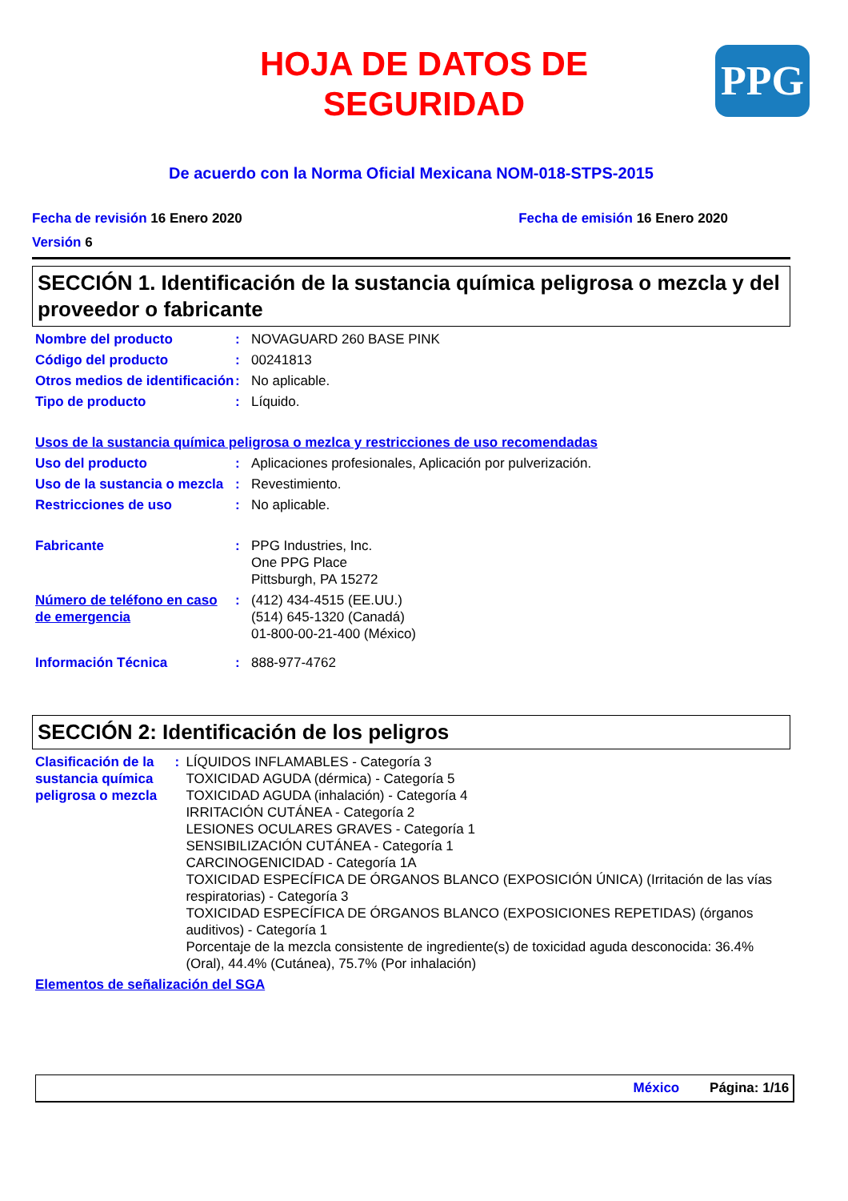HOJA DE DATOS DE
SEGURIDAD
PPG
De acuerdo con la Norma Oficial Mexicana NOM-018-STPS-2015
Fecha de revisión 16 Enero 2020 Fecha de emisión 16 Enero 2020
Versión 6
SECCIÓN 1. Identificación de la sustancia química peligrosa o mezcla y del proveedor o fabricante
Nombre del producto : NOVAGUARD 260 BASE PINK
Código del producto : 00241813
Otros medios de identificación
: No aplicable.
Tipo de producto : Líquido.
Usos de la sustancia química peligrosa o mezlca y restricciones de uso recomendadas
Uso del producto : Aplicaciones profesionales, Aplicación por pulverización.
Uso de la sustancia o mezcla
: Revestimiento.
Restricciones de uso : No aplicable.
Fabricante : PPG Industries, Inc.
One PPG Place
Pittsburgh, PA 15272
Número de teléfono en caso de emergencia
: (412) 434-4515 (EE.UU.)
(514) 645-1320 (Canadá)
01-800-00-21-400 (México)
Información Técnica : 888-977-4762
SECCIÓN 2: Identificación de los peligros
Clasificación de la sustancia química peligrosa o mezcla
: LÍQUIDOS INFLAMABLES - Categoría 3
TOXICIDAD AGUDA (dérmica) - Categoría 5
TOXICIDAD AGUDA (inhalación) - Categoría 4
IRRITACIÓN CUTÁNEA - Categoría 2
LESIONES OCULARES GRAVES - Categoría 1
SENSIBILIZACIÓN CUTÁNEA - Categoría 1
CARCINOGENICIDAD - Categoría 1A
TOXICIDAD ESPECÍFICA DE ÓRGANOS BLANCO (EXPOSICIÓN ÚNICA) (Irritación de las vías respiratorias) - Categoría 3
TOXICIDAD ESPECÍFICA DE ÓRGANOS BLANCO (EXPOSICIONES REPETIDAS) (órganos auditivos) - Categoría 1
Porcentaje de la mezcla consistente de ingrediente(s) de toxicidad aguda desconocida: 36.4% (Oral), 44.4% (Cutánea), 75.7% (Por inhalación)
Elementos de señalización del SGA
México Página: 1/16